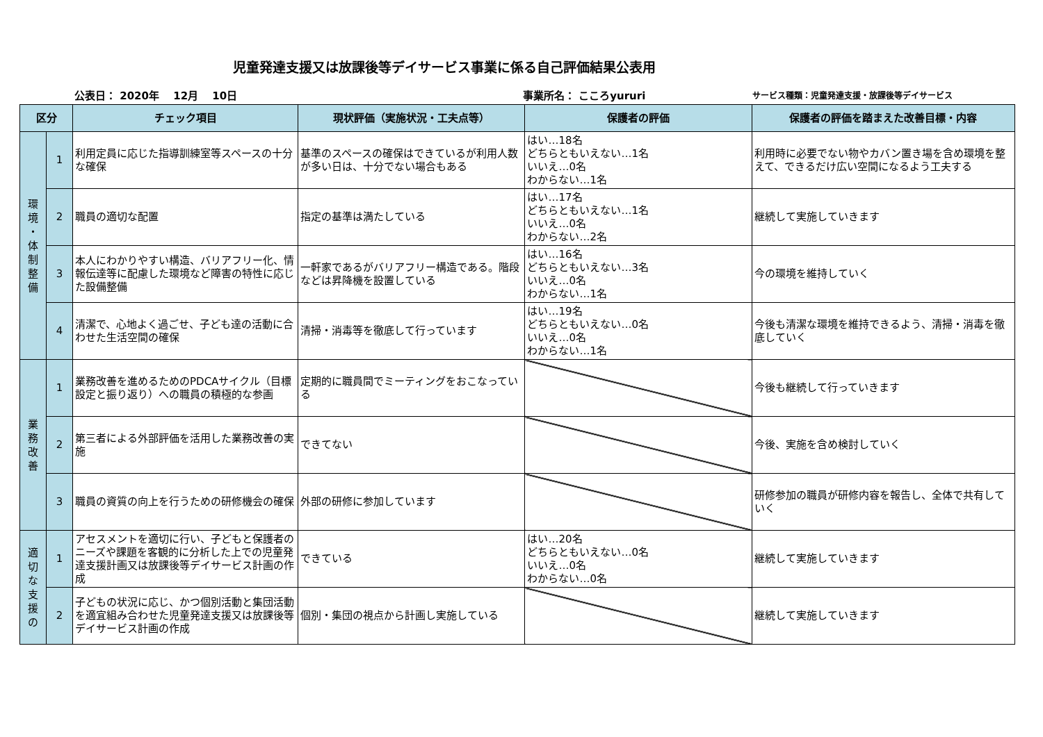児童発達支援又は放課後等デイサービス事業に係る自己評価結果公表用
公表日： 2020年　 12月　 10日 事業所名： こころyururi サービス種類：児童発達支援・放課後等デイサービス
| 区分 | | チェック項目 | 現状評価（実施状況・工夫点等） | 保護者の評価 | 保護者の評価を踏まえた改善目標・内容 |
| --- | --- | --- | --- | --- | --- |
| 環 境 ・ 体 制 整 備 | 1 | 利用定員に応じた指導訓練室等スペースの十分な確保 | 基準のスペースの確保はできているが利用人数が多い日は、十分でない場合もある | はい…18名 どちらともいえない…1名 いいえ…0名 わからない…1名 | 利用時に必要でない物やカバン置き場を含め環境を整えて、できるだけ広い空間になるよう工夫する |
| | 2 | 職員の適切な配置 | 指定の基準は満たしている | はい…17名 どちらともいえない…1名 いいえ…0名 わからない…2名 | 継続して実施していきます |
| | 3 | 本人にわかりやすい構造、バリアフリー化、情報伝達等に配慮した環境など障害の特性に応じた設備整備 | 一軒家であるがバリアフリー構造である。階段などは昇降機を設置している | はい…16名 どちらともいえない…3名 いいえ…0名 わからない…1名 | 今の環境を維持していく |
| | 4 | 清潔で、心地よく過ごせ、子ども達の活動に合わせた生活空間の確保 | 清掃・消毒等を徹底して行っています | はい…19名 どちらともいえない…0名 いいえ…0名 わからない…1名 | 今後も清潔な環境を維持できるよう、清掃・消毒を徹底していく |
| 業 務 改 善 | 1 | 業務改善を進めるためのPDCAサイクル（目標設定と振り返り）への職員の積極的な参画 | 定期的に職員間でミーティングをおこなっている | | 今後も継続して行っていきます |
| | 2 | 第三者による外部評価を活用した業務改善の実施 | できてない | | 今後、実施を含め検討していく |
| | 3 | 職員の資質の向上を行うための研修機会の確保 | 外部の研修に参加しています | | 研修参加の職員が研修内容を報告し、全体で共有していく |
| 適 切 な 支 援 の | 1 | アセスメントを適切に行い、子どもと保護者のニーズや課題を客観的に分析した上での児童発達支援計画又は放課後等デイサービス計画の作成 | できている | はい…20名 どちらともいえない…0名 いいえ…0名 わからない…0名 | 継続して実施していきます |
| | 2 | 子どもの状況に応じ、かつ個別活動と集団活動を適宜組み合わせた児童発達支援又は放課後等デイサービス計画の作成 | 個別・集団の視点から計画し実施している | | 継続して実施していきます |